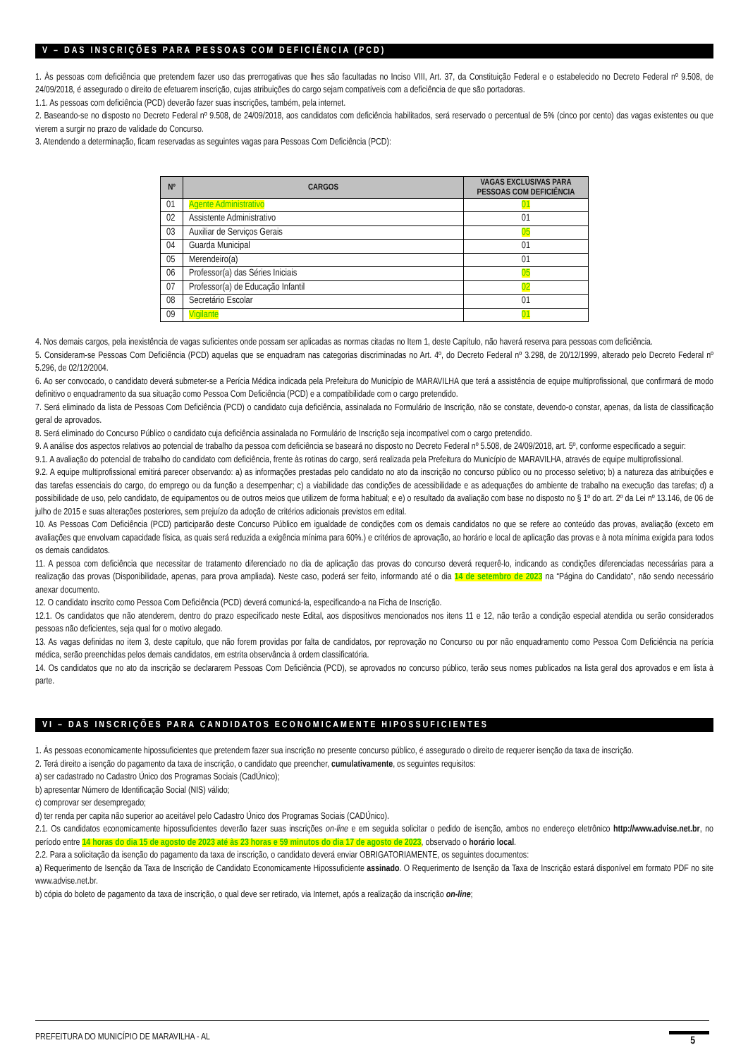V – DAS INSCRIÇÕES PARA PESSOAS COM DEFICIÊNCIA (PCD)
1. Às pessoas com deficiência que pretendem fazer uso das prerrogativas que lhes são facultadas no Inciso VIII, Art. 37, da Constituição Federal e o estabelecido no Decreto Federal nº 9.508, de 24/09/2018, é assegurado o direito de efetuarem inscrição, cujas atribuições do cargo sejam compatíveis com a deficiência de que são portadoras.
1.1. As pessoas com deficiência (PCD) deverão fazer suas inscrições, também, pela internet.
2. Baseando-se no disposto no Decreto Federal nº 9.508, de 24/09/2018, aos candidatos com deficiência habilitados, será reservado o percentual de 5% (cinco por cento) das vagas existentes ou que vierem a surgir no prazo de validade do Concurso.
3. Atendendo a determinação, ficam reservadas as seguintes vagas para Pessoas Com Deficiência (PCD):
| Nº | CARGOS | VAGAS EXCLUSIVAS PARA PESSOAS COM DEFICIÊNCIA |
| --- | --- | --- |
| 01 | Agente Administrativo | 01 |
| 02 | Assistente Administrativo | 01 |
| 03 | Auxiliar de Serviços Gerais | 05 |
| 04 | Guarda Municipal | 01 |
| 05 | Merendeiro(a) | 01 |
| 06 | Professor(a) das Séries Iniciais | 05 |
| 07 | Professor(a) de Educação Infantil | 02 |
| 08 | Secretário Escolar | 01 |
| 09 | Vigilante | 01 |
4. Nos demais cargos, pela inexistência de vagas suficientes onde possam ser aplicadas as normas citadas no Item 1, deste Capítulo, não haverá reserva para pessoas com deficiência.
5. Consideram-se Pessoas Com Deficiência (PCD) aquelas que se enquadram nas categorias discriminadas no Art. 4º, do Decreto Federal nº 3.298, de 20/12/1999, alterado pelo Decreto Federal nº 5.296, de 02/12/2004.
6. Ao ser convocado, o candidato deverá submeter-se a Perícia Médica indicada pela Prefeitura do Município de MARAVILHA que terá a assistência de equipe multiprofissional, que confirmará de modo definitivo o enquadramento da sua situação como Pessoa Com Deficiência (PCD) e a compatibilidade com o cargo pretendido.
7. Será eliminado da lista de Pessoas Com Deficiência (PCD) o candidato cuja deficiência, assinalada no Formulário de Inscrição, não se constate, devendo-o constar, apenas, da lista de classificação geral de aprovados.
8. Será eliminado do Concurso Público o candidato cuja deficiência assinalada no Formulário de Inscrição seja incompatível com o cargo pretendido.
9. A análise dos aspectos relativos ao potencial de trabalho da pessoa com deficiência se baseará no disposto no Decreto Federal nº 5.508, de 24/09/2018, art. 5º, conforme especificado a seguir:
9.1. A avaliação do potencial de trabalho do candidato com deficiência, frente às rotinas do cargo, será realizada pela Prefeitura do Município de MARAVILHA, através de equipe multiprofissional.
9.2. A equipe multiprofissional emitirá parecer observando: a) as informações prestadas pelo candidato no ato da inscrição no concurso público ou no processo seletivo; b) a natureza das atribuições e das tarefas essenciais do cargo, do emprego ou da função a desempenhar; c) a viabilidade das condições de acessibilidade e as adequações do ambiente de trabalho na execução das tarefas; d) a possibilidade de uso, pelo candidato, de equipamentos ou de outros meios que utilizem de forma habitual; e e) o resultado da avaliação com base no disposto no § 1º do art. 2º da Lei nº 13.146, de 06 de julho de 2015 e suas alterações posteriores, sem prejuízo da adoção de critérios adicionais previstos em edital.
10. As Pessoas Com Deficiência (PCD) participarão deste Concurso Público em igualdade de condições com os demais candidatos no que se refere ao conteúdo das provas, avaliação (exceto em avaliações que envolvam capacidade física, as quais será reduzida a exigência mínima para 60%.) e critérios de aprovação, ao horário e local de aplicação das provas e à nota mínima exigida para todos os demais candidatos.
11. A pessoa com deficiência que necessitar de tratamento diferenciado no dia de aplicação das provas do concurso deverá requerê-lo, indicando as condições diferenciadas necessárias para a realização das provas (Disponibilidade, apenas, para prova ampliada). Neste caso, poderá ser feito, informando até o dia 14 de setembro de 2023 na “Página do Candidato”, não sendo necessário anexar documento.
12. O candidato inscrito como Pessoa Com Deficiência (PCD) deverá comunicá-la, especificando-a na Ficha de Inscrição.
12.1. Os candidatos que não atenderem, dentro do prazo especificado neste Edital, aos dispositivos mencionados nos itens 11 e 12, não terão a condição especial atendida ou serão considerados pessoas não deficientes, seja qual for o motivo alegado.
13. As vagas definidas no item 3, deste capítulo, que não forem providas por falta de candidatos, por reprovação no Concurso ou por não enquadramento como Pessoa Com Deficiência na perícia médica, serão preenchidas pelos demais candidatos, em estrita observância à ordem classificatória.
14. Os candidatos que no ato da inscrição se declararem Pessoas Com Deficiência (PCD), se aprovados no concurso público, terão seus nomes publicados na lista geral dos aprovados e em lista à parte.
VI – DAS INSCRIÇÕES PARA CANDIDATOS ECONOMICAMENTE HIPOSSUFICIENTES
1. Às pessoas economicamente hipossuficientes que pretendem fazer sua inscrição no presente concurso público, é assegurado o direito de requerer isenção da taxa de inscrição.
2. Terá direito a isenção do pagamento da taxa de inscrição, o candidato que preencher, cumulativamente, os seguintes requisitos:
a) ser cadastrado no Cadastro Único dos Programas Sociais (CadÚnico);
b) apresentar Número de Identificação Social (NIS) válido;
c) comprovar ser desempregado;
d) ter renda per capita não superior ao aceitável pelo Cadastro Único dos Programas Sociais (CADÚnico).
2.1. Os candidatos economicamente hipossuficientes deverão fazer suas inscrições on-line e em seguida solicitar o pedido de isenção, ambos no endereço eletrônico http://www.advise.net.br, no período entre 14 horas do dia 15 de agosto de 2023 até às 23 horas e 59 minutos do dia 17 de agosto de 2023, observado o horário local.
2.2. Para a solicitação da isenção do pagamento da taxa de inscrição, o candidato deverá enviar OBRIGATORIAMENTE, os seguintes documentos:
a) Requerimento de Isenção da Taxa de Inscrição de Candidato Economicamente Hipossuficiente assinado. O Requerimento de Isenção da Taxa de Inscrição estará disponível em formato PDF no site www.advise.net.br.
b) cópia do boleto de pagamento da taxa de inscrição, o qual deve ser retirado, via Internet, após a realização da inscrição on-line;
PREFEITURA DO MUNICÍPIO DE MARAVILHA - AL 5